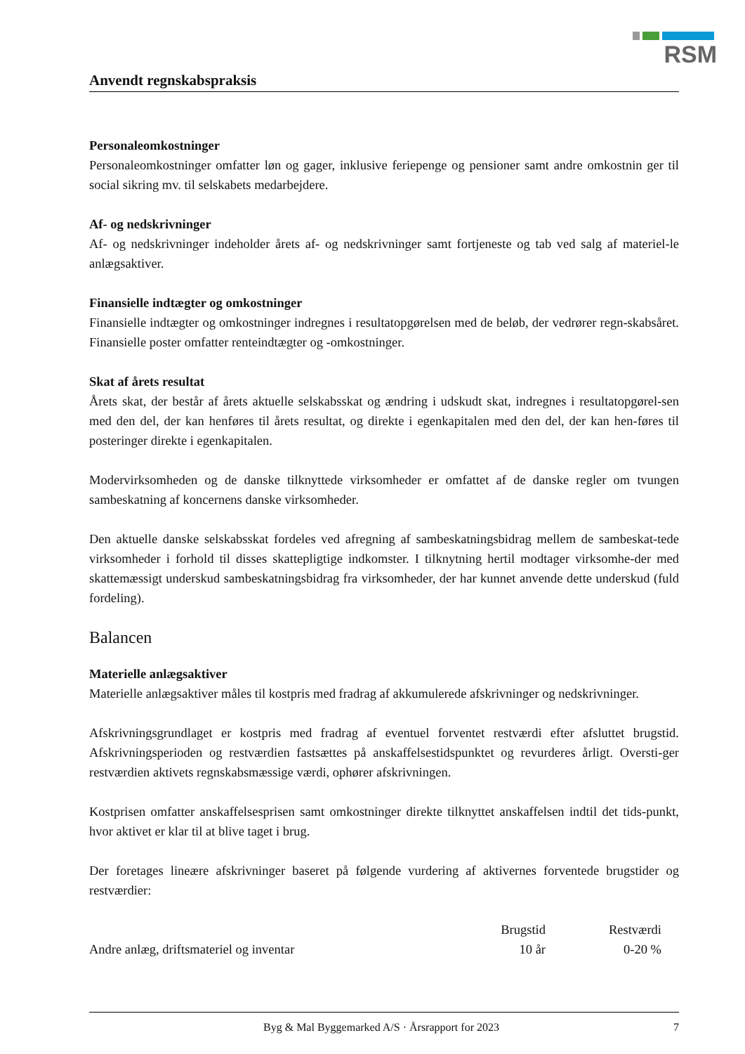RSM
Anvendt regnskabspraksis
Personaleomkostninger
Personaleomkostninger omfatter løn og gager, inklusive feriepenge og pensioner samt andre omkostnin ger til social sikring mv. til selskabets medarbejdere.
Af- og nedskrivninger
Af- og nedskrivninger indeholder årets af- og nedskrivninger samt fortjeneste og tab ved salg af materiel-le anlægsaktiver.
Finansielle indtægter og omkostninger
Finansielle indtægter og omkostninger indregnes i resultatopgørelsen med de beløb, der vedrører regn-skabsåret. Finansielle poster omfatter renteindtægter og -omkostninger.
Skat af årets resultat
Årets skat, der består af årets aktuelle selskabsskat og ændring i udskudt skat, indregnes i resultatopgørel-sen med den del, der kan henføres til årets resultat, og direkte i egenkapitalen med den del, der kan hen-føres til posteringer direkte i egenkapitalen.
Modervirksomheden og de danske tilknyttede virksomheder er omfattet af de danske regler om tvungen sambeskatning af koncernens danske virksomheder.
Den aktuelle danske selskabsskat fordeles ved afregning af sambeskatningsbidrag mellem de sambeskat-tede virksomheder i forhold til disses skattepligtige indkomster. I tilknytning hertil modtager virksomhe-der med skattemæssigt underskud sambeskatningsbidrag fra virksomheder, der har kunnet anvende dette underskud (fuld fordeling).
Balancen
Materielle anlægsaktiver
Materielle anlægsaktiver måles til kostpris med fradrag af akkumulerede afskrivninger og nedskrivninger.
Afskrivningsgrundlaget er kostpris med fradrag af eventuel forventet restværdi efter afsluttet brugstid. Afskrivningsperioden og restværdien fastsættes på anskaffelsestidspunktet og revurderes årligt. Oversti-ger restværdien aktivets regnskabsmæssige værdi, ophører afskrivningen.
Kostprisen omfatter anskaffelsesprisen samt omkostninger direkte tilknyttet anskaffelsen indtil det tids-punkt, hvor aktivet er klar til at blive taget i brug.
Der foretages lineære afskrivninger baseret på følgende vurdering af aktivernes forventede brugstider og restværdier:
| | Brugstid | Restværdi |
| --- | --- | --- |
| Andre anlæg, driftsmateriel og inventar | 10 år | 0-20 % |
Byg & Mal Byggemarked A/S · Årsrapport for 2023 7